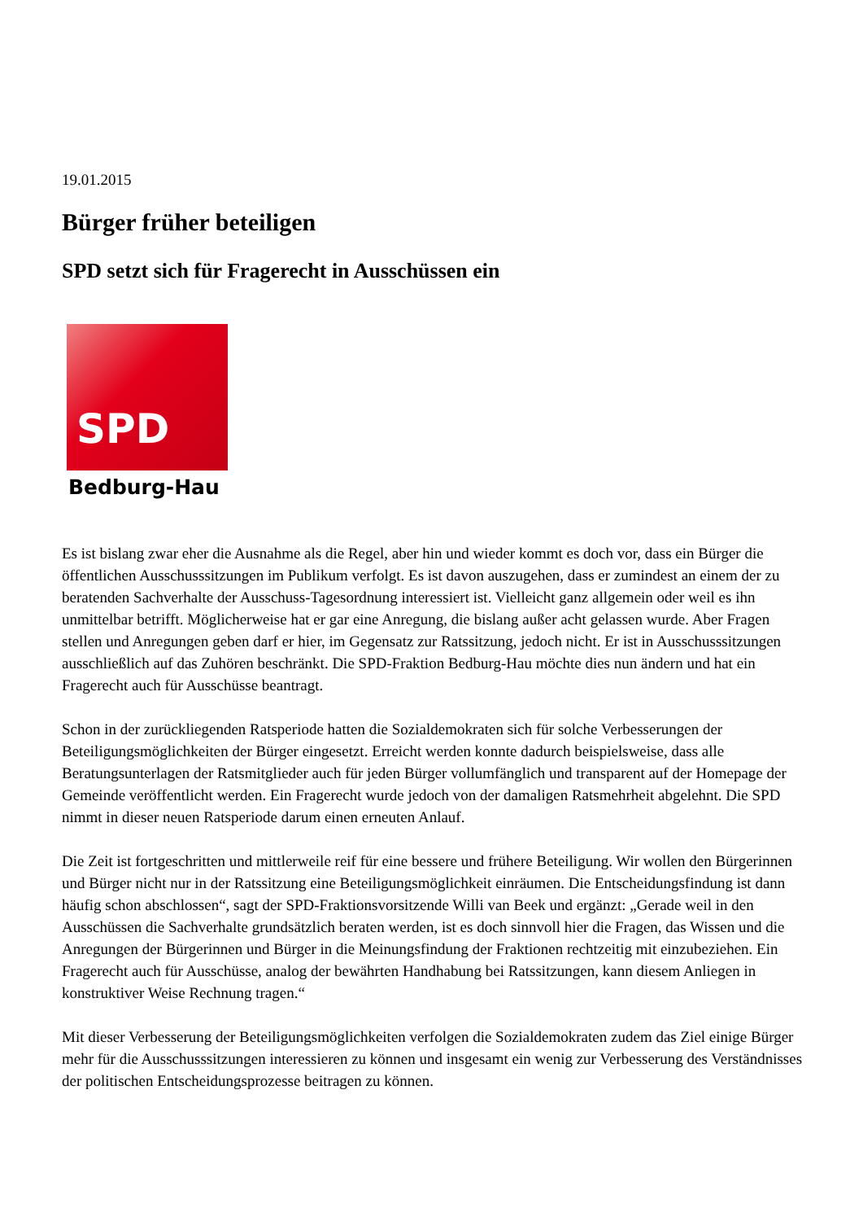19.01.2015
Bürger früher beteiligen
SPD setzt sich für Fragerecht in Ausschüssen ein
SPD
Bedburg-Hau
Es ist bislang zwar eher die Ausnahme als die Regel, aber hin und wieder kommt es doch vor, dass ein Bürger die öffentlichen Ausschusssitzungen im Publikum verfolgt. Es ist davon auszugehen, dass er zumindest an einem der zu beratenden Sachverhalte der Ausschuss-Tagesordnung interessiert ist. Vielleicht ganz allgemein oder weil es ihn unmittelbar betrifft. Möglicherweise hat er gar eine Anregung, die bislang außer acht gelassen wurde. Aber Fragen stellen und Anregungen geben darf er hier, im Gegensatz zur Ratssitzung, jedoch nicht. Er ist in Ausschusssitzungen ausschließlich auf das Zuhören beschränkt. Die SPD-Fraktion Bedburg-Hau möchte dies nun ändern und hat ein Fragerecht auch für Ausschüsse beantragt.
Schon in der zurückliegenden Ratsperiode hatten die Sozialdemokraten sich für solche Verbesserungen der Beteiligungsmöglichkeiten der Bürger eingesetzt. Erreicht werden konnte dadurch beispielsweise, dass alle Beratungsunterlagen der Ratsmitglieder auch für jeden Bürger vollumfänglich und transparent auf der Homepage der Gemeinde veröffentlicht werden. Ein Fragerecht wurde jedoch von der damaligen Ratsmehrheit abgelehnt. Die SPD nimmt in dieser neuen Ratsperiode darum einen erneuten Anlauf.
Die Zeit ist fortgeschritten und mittlerweile reif für eine bessere und frühere Beteiligung. Wir wollen den Bürgerinnen und Bürger nicht nur in der Ratssitzung eine Beteiligungsmöglichkeit einräumen. Die Entscheidungsfindung ist dann häufig schon abschlossen“, sagt der SPD-Fraktionsvorsitzende Willi van Beek und ergänzt: „Gerade weil in den Ausschüssen die Sachverhalte grundsätzlich beraten werden, ist es doch sinnvoll hier die Fragen, das Wissen und die Anregungen der Bürgerinnen und Bürger in die Meinungsfindung der Fraktionen rechtzeitig mit einzubeziehen. Ein Fragerecht auch für Ausschüsse, analog der bewährten Handhabung bei Ratssitzungen, kann diesem Anliegen in konstruktiver Weise Rechnung tragen.“
Mit dieser Verbesserung der Beteiligungsmöglichkeiten verfolgen die Sozialdemokraten zudem das Ziel einige Bürger mehr für die Ausschusssitzungen interessieren zu können und insgesamt ein wenig zur Verbesserung des Verständnisses der politischen Entscheidungsprozesse beitragen zu können.